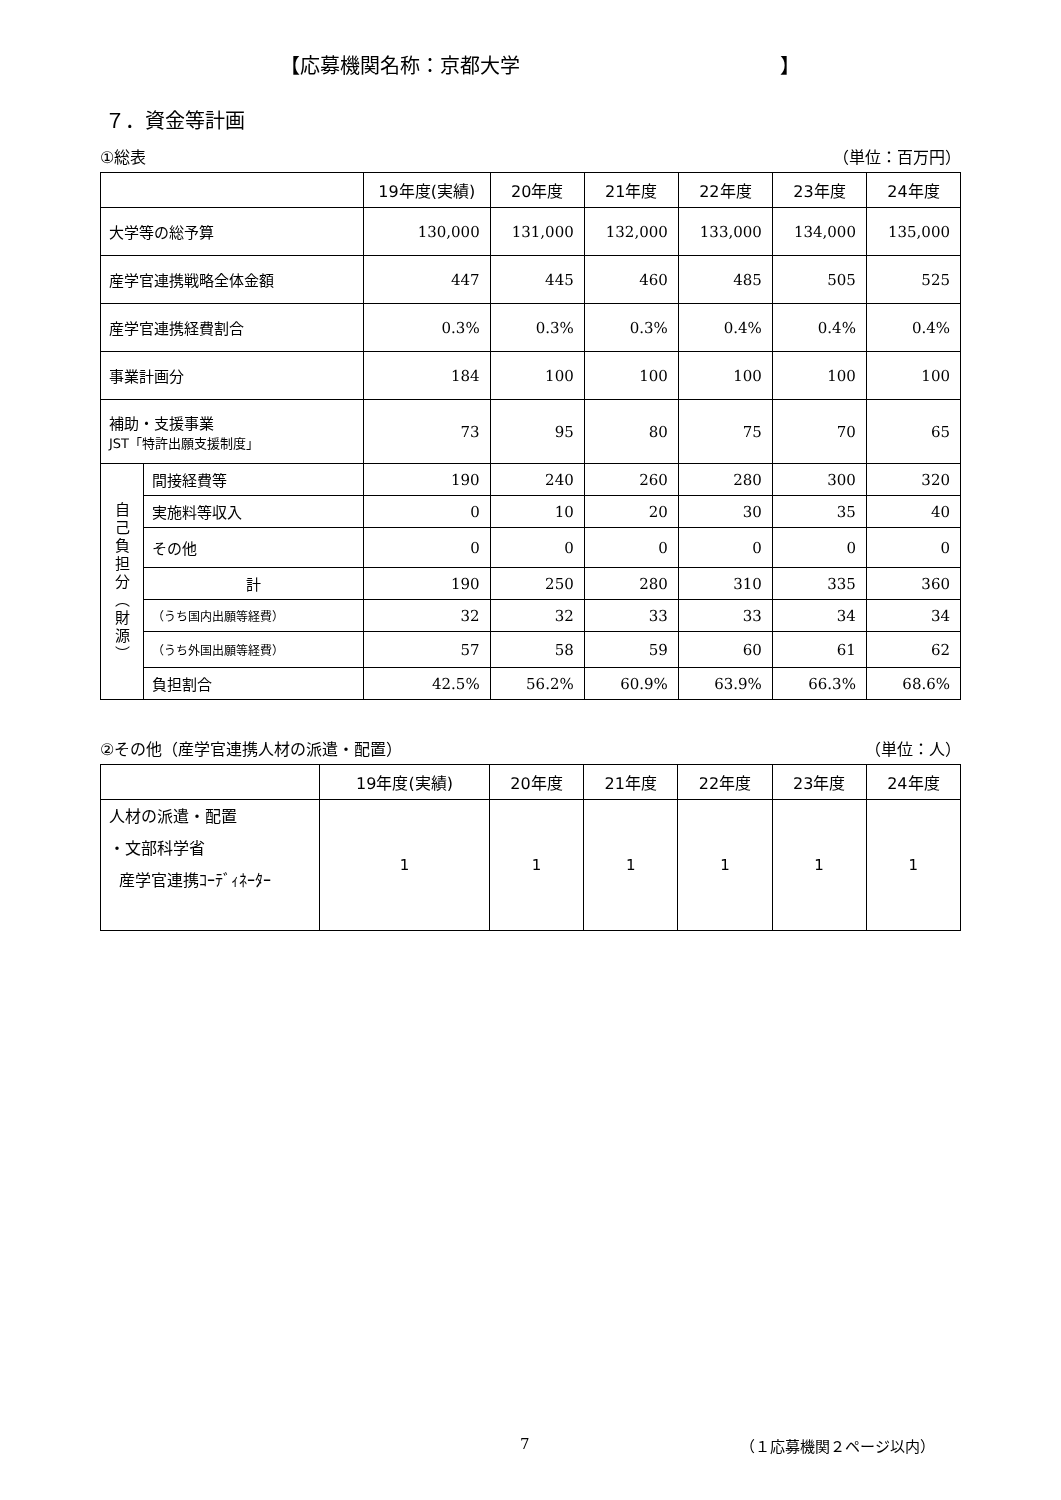【応募機関名称：京都大学 】
７．資金等計画
①総表 （単位：百万円）
| | | 19年度(実績) | 20年度 | 21年度 | 22年度 | 23年度 | 24年度 |
| --- | --- | --- | --- | --- | --- | --- | --- |
| 大学等の総予算 | | 130,000 | 131,000 | 132,000 | 133,000 | 134,000 | 135,000 |
| 産学官連携戦略全体金額 | | 447 | 445 | 460 | 485 | 505 | 525 |
| 産学官連携経費割合 | | 0.3% | 0.3% | 0.3% | 0.4% | 0.4% | 0.4% |
| 事業計画分 | | 184 | 100 | 100 | 100 | 100 | 100 |
| 補助・支援事業 JST「特許出願支援制度」 | | 73 | 95 | 80 | 75 | 70 | 65 |
| 自 己 負 担 分 ︵ 財 源 ︶ | 間接経費等 | 190 | 240 | 260 | 280 | 300 | 320 |
| | 実施料等収入 | 0 | 10 | 20 | 30 | 35 | 40 |
| | その他 | 0 | 0 | 0 | 0 | 0 | 0 |
| | 計 | 190 | 250 | 280 | 310 | 335 | 360 |
| | （うち国内出願等経費） | 32 | 32 | 33 | 33 | 34 | 34 |
| | （うち外国出願等経費） | 57 | 58 | 59 | 60 | 61 | 62 |
| | 負担割合 | 42.5% | 56.2% | 60.9% | 63.9% | 66.3% | 68.6% |
②その他（産学官連携人材の派遣・配置） （単位：人）
| | 19年度(実績) | 20年度 | 21年度 | 22年度 | 23年度 | 24年度 |
| --- | --- | --- | --- | --- | --- | --- |
| 人材の派遣・配置 ・文部科学省 産学官連携ｺｰﾃﾞｨﾈｰﾀｰ | 1 | 1 | 1 | 1 | 1 | 1 |
7 （１応募機関２ページ以内）